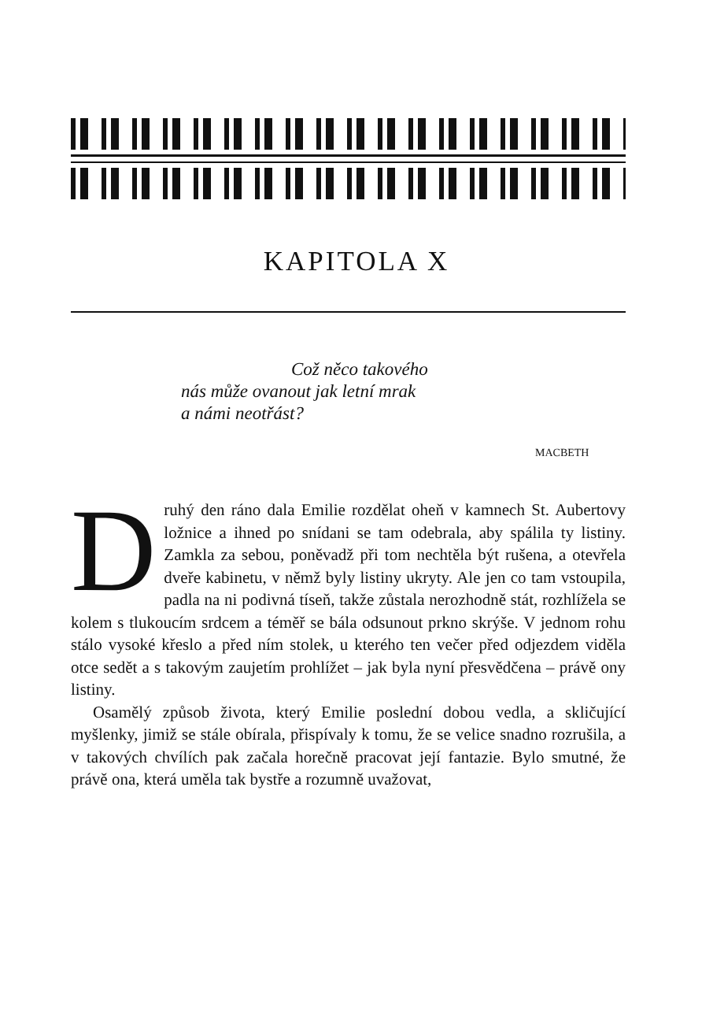KAPITOLA X
Což něco takového
nás může ovanout jak letní mrak
a námi neotřást?
MACBETH
Druhý den ráno dala Emilie rozdělat oheň v kamnech St. Aubertovy ložnice a ihned po snídani se tam odebrala, aby spálila ty listiny. Zamkla za sebou, poněvadž při tom nechtěla být rušena, a otevřela dveře kabinetu, v němž byly listiny ukryty. Ale jen co tam vstoupila, padla na ni podivná tíseň, takže zůstala nerozhodně stát, rozhlížela se kolem s tlukoucím srdcem a téměř se bála odsunout prkno skrýše. V jednom rohu stálo vysoké křeslo a před ním stolek, u kterého ten večer před odjezdem viděla otce sedět a s takovým zaujetím prohlížet – jak byla nyní přesvědčena – právě ony listiny.
Osamělý způsob života, který Emilie poslední dobou vedla, a skličující myšlenky, jimiž se stále obírala, přispívaly k tomu, že se velice snadno rozrušila, a v takových chvílích pak začala horečně pracovat její fantazie. Bylo smutné, že právě ona, která uměla tak bystře a rozumně uvažovat,